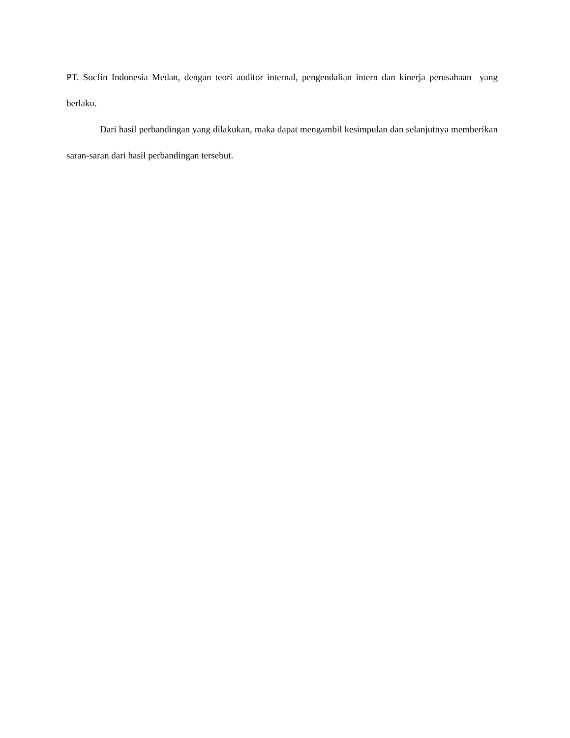PT. Socfin Indonesia Medan, dengan teori auditor internal, pengendalian intern dan kinerja perusahaan yang berlaku.
Dari hasil perbandingan yang dilakukan, maka dapat mengambil kesimpulan dan selanjutnya memberikan saran-saran dari hasil perbandingan tersebut.